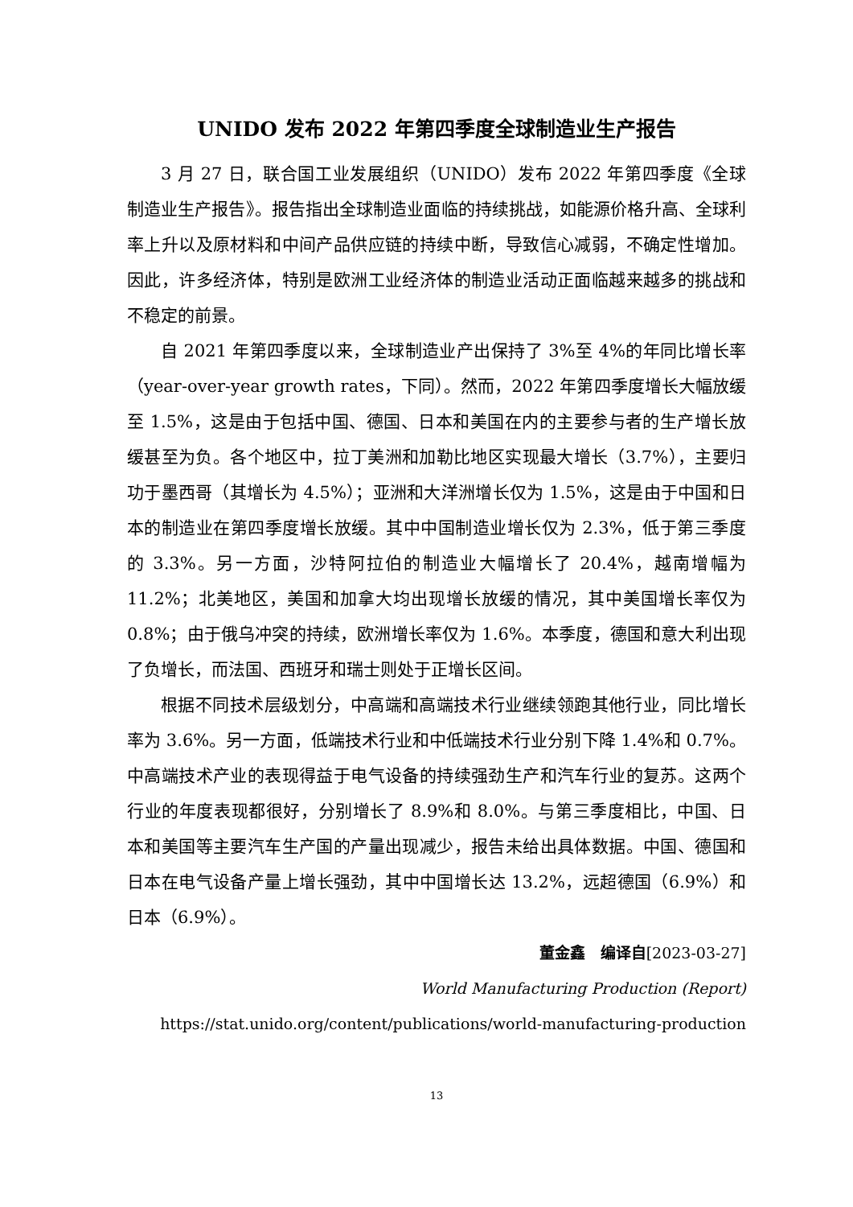UNIDO 发布 2022 年第四季度全球制造业生产报告
3 月 27 日，联合国工业发展组织（UNIDO）发布 2022 年第四季度《全球制造业生产报告》。报告指出全球制造业面临的持续挑战，如能源价格升高、全球利率上升以及原材料和中间产品供应链的持续中断，导致信心减弱，不确定性增加。因此，许多经济体，特别是欧洲工业经济体的制造业活动正面临越来越多的挑战和不稳定的前景。
自 2021 年第四季度以来，全球制造业产出保持了 3%至 4%的年同比增长率（year-over-year growth rates，下同）。然而，2022 年第四季度增长大幅放缓至 1.5%，这是由于包括中国、德国、日本和美国在内的主要参与者的生产增长放缓甚至为负。各个地区中，拉丁美洲和加勒比地区实现最大增长（3.7%），主要归功于墨西哥（其增长为 4.5%）；亚洲和大洋洲增长仅为 1.5%，这是由于中国和日本的制造业在第四季度增长放缓。其中中国制造业增长仅为 2.3%，低于第三季度的 3.3%。另一方面，沙特阿拉伯的制造业大幅增长了 20.4%，越南增幅为 11.2%；北美地区，美国和加拿大均出现增长放缓的情况，其中美国增长率仅为 0.8%；由于俄乌冲突的持续，欧洲增长率仅为 1.6%。本季度，德国和意大利出现了负增长，而法国、西班牙和瑞士则处于正增长区间。
根据不同技术层级划分，中高端和高端技术行业继续领跑其他行业，同比增长率为 3.6%。另一方面，低端技术行业和中低端技术行业分别下降 1.4%和 0.7%。中高端技术产业的表现得益于电气设备的持续强劲生产和汽车行业的复苏。这两个行业的年度表现都很好，分别增长了 8.9%和 8.0%。与第三季度相比，中国、日本和美国等主要汽车生产国的产量出现减少，报告未给出具体数据。中国、德国和日本在电气设备产量上增长强劲，其中中国增长达 13.2%，远超德国（6.9%）和日本（6.9%）。
董金鑫　编译自[2023-03-27]
World Manufacturing Production (Report)
https://stat.unido.org/content/publications/world-manufacturing-production
13